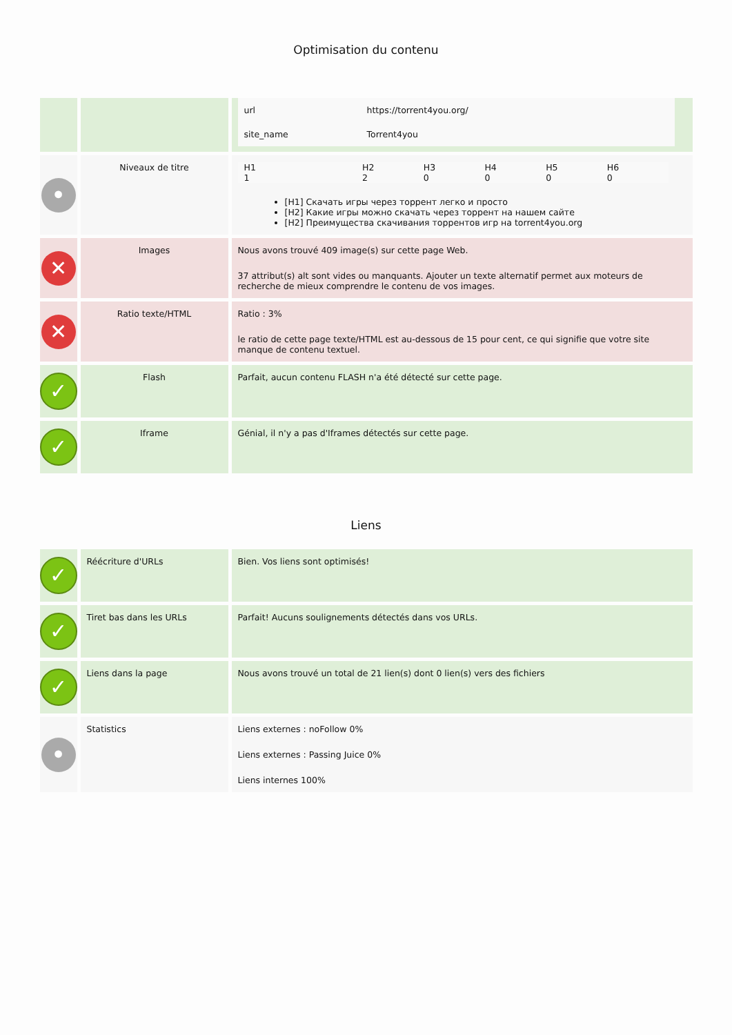Optimisation du contenu
| | | / url / https://torrent4you.org/ / / site_name / Torrent4you / |
| • | Niveaux de titre | / H1 1 / H2 2 / H3 0 / H4 0 / H5 0 / H6 0 / [H1] Скачать игры через торрент легко и просто [H2] Какие игры можно скачать через торрент на нашем сайте [H2] Преимущества скачивания торрентов игр на torrent4you.org |
| ✕ | Images | Nous avons trouvé 409 image(s) sur cette page Web. 37 attribut(s) alt sont vides ou manquants. Ajouter un texte alternatif permet aux moteurs de recherche de mieux comprendre le contenu de vos images. |
| ✕ | Ratio texte/HTML | Ratio : 3% le ratio de cette page texte/HTML est au-dessous de 15 pour cent, ce qui signifie que votre site manque de contenu textuel. |
| ✓ | Flash | Parfait, aucun contenu FLASH n'a été détecté sur cette page. |
| ✓ | Iframe | Génial, il n'y a pas d'Iframes détectés sur cette page. |
Liens
| ✓ | Réécriture d'URLs | Bien. Vos liens sont optimisés! |
| ✓ | Tiret bas dans les URLs | Parfait! Aucuns soulignements détectés dans vos URLs. |
| ✓ | Liens dans la page | Nous avons trouvé un total de 21 lien(s) dont 0 lien(s) vers des fichiers |
| • | Statistics | Liens externes : noFollow 0% Liens externes : Passing Juice 0% Liens internes 100% |